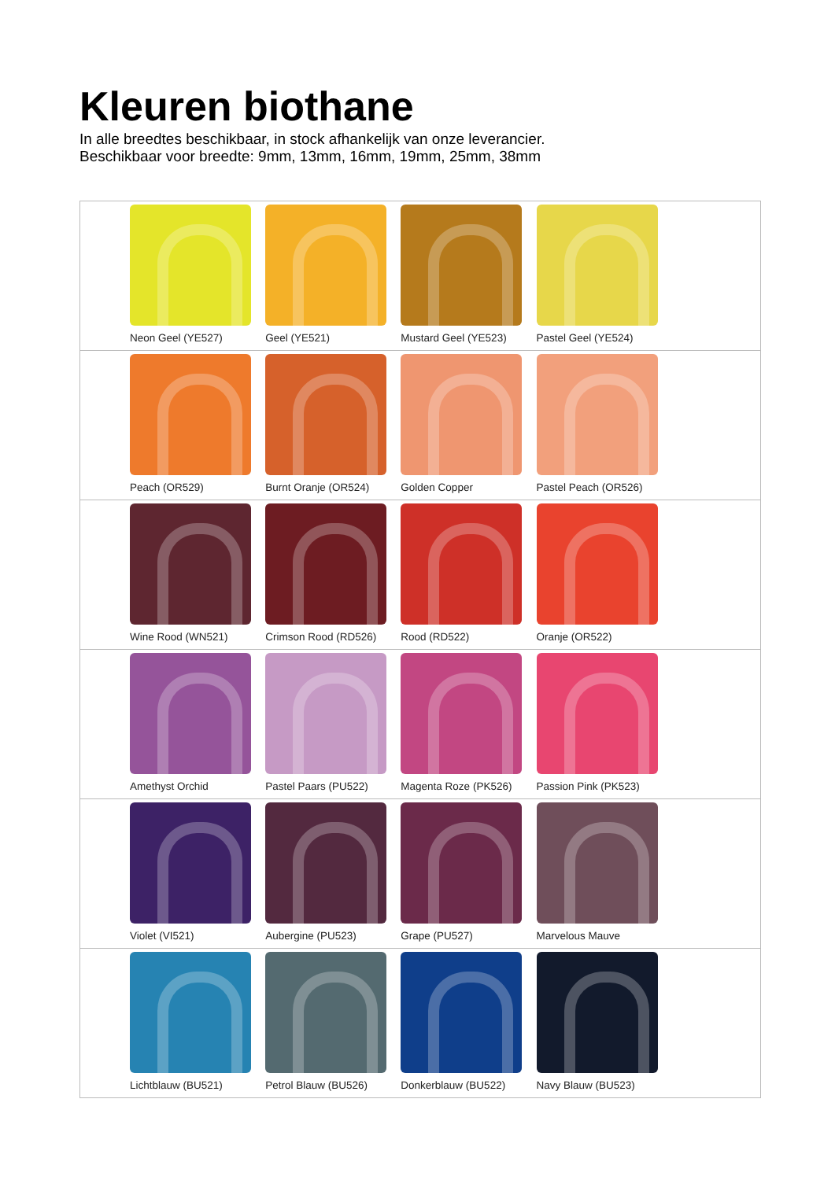Kleuren biothane
In alle breedtes beschikbaar, in stock afhankelijk van onze leverancier.
Beschikbaar voor breedte: 9mm, 13mm, 16mm, 19mm, 25mm, 38mm
| | Neon Geel (YE527) | Geel (YE521) | Mustard Geel (YE523) | Pastel Geel (YE524) | |
| | Peach (OR529) | Burnt Oranje (OR524) | Golden Copper | Pastel Peach (OR526) | |
| | Wine Rood (WN521) | Crimson Rood (RD526) | Rood (RD522) | Oranje (OR522) | |
| | Amethyst Orchid | Pastel Paars (PU522) | Magenta Roze (PK526) | Passion Pink (PK523) | |
| | Violet (VI521) | Aubergine (PU523) | Grape (PU527) | Marvelous Mauve | |
| | Lichtblauw (BU521) | Petrol Blauw (BU526) | Donkerblauw (BU522) | Navy Blauw (BU523) | |